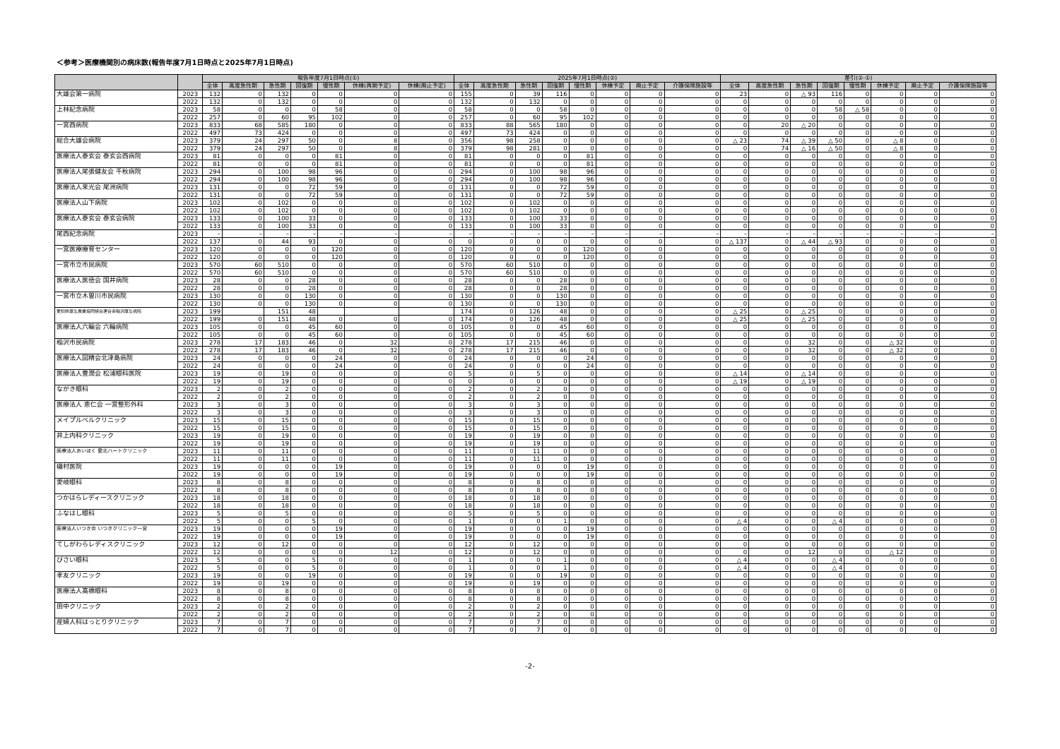＜参考＞医療機関別の病床数(報告年度7月1日時点と2025年7月1日時点)
| | | 報告年度7月1日時点(①) | | | | | | | 2025年7月1日時点(②) | | | | | | | | 差引(②-①) | | | | | | | |
| --- | --- | --- | --- | --- | --- | --- | --- | --- | --- | --- | --- | --- | --- | --- | --- | --- | --- | --- | --- | --- | --- | --- | --- | --- |
| | | 全体 | 高度急性期 | 急性期 | 回復期 | 慢性期 | 休棟(再開予定) | 休棟(廃止予定) | 全体 | 高度急性期 | 急性期 | 回復期 | 慢性期 | 休棟予定 | 廃止予定 | 介護保険施設等 | 全体 | 高度急性期 | 急性期 | 回復期 | 慢性期 | 休棟予定 | 廃止予定 | 介護保険施設等 |
| 大雄会第一病院 | 2023 | 132 | 0 | 132 | 0 | 0 | 0 | 0 | 155 | 0 | 39 | 116 | 0 | 0 | 0 | 0 | 23 | 0 | △ 93 | 116 | 0 | 0 | 0 | 0 |
| | 2022 | 132 | 0 | 132 | 0 | 0 | 0 | 0 | 132 | 0 | 132 | 0 | 0 | 0 | 0 | 0 | 0 | 0 | 0 | 0 | 0 | 0 | 0 | 0 |
| 上林記念病院 | 2023 | 58 | 0 | 0 | 0 | 58 | 0 | 0 | 58 | 0 | 0 | 58 | 0 | 0 | 0 | 0 | 0 | 0 | 0 | 58 | △ 58 | 0 | 0 | 0 |
| | 2022 | 257 | 0 | 60 | 95 | 102 | 0 | 0 | 257 | 0 | 60 | 95 | 102 | 0 | 0 | 0 | 0 | 0 | 0 | 0 | 0 | 0 | 0 | 0 |
| 一宮西病院 | 2023 | 833 | 68 | 585 | 180 | 0 | 0 | 0 | 833 | 88 | 565 | 180 | 0 | 0 | 0 | 0 | 0 | 20 | △ 20 | 0 | 0 | 0 | 0 | 0 |
| | 2022 | 497 | 73 | 424 | 0 | 0 | 0 | 0 | 497 | 73 | 424 | 0 | 0 | 0 | 0 | 0 | 0 | 0 | 0 | 0 | 0 | 0 | 0 | 0 |
| 総合大雄会病院 | 2023 | 379 | 24 | 297 | 50 | 0 | 8 | 0 | 356 | 98 | 258 | 0 | 0 | 0 | 0 | 0 | △ 23 | 74 | △ 39 | △ 50 | 0 | △ 8 | 0 | 0 |
| | 2022 | 379 | 24 | 297 | 50 | 0 | 8 | 0 | 379 | 98 | 281 | 0 | 0 | 0 | 0 | 0 | 0 | 74 | △ 16 | △ 50 | 0 | △ 8 | 0 | 0 |
| 医療法人泰玄会 泰玄会西病院 | 2023 | 81 | 0 | 0 | 0 | 81 | 0 | 0 | 81 | 0 | 0 | 0 | 81 | 0 | 0 | 0 | 0 | 0 | 0 | 0 | 0 | 0 | 0 | 0 |
| | 2022 | 81 | 0 | 0 | 0 | 81 | 0 | 0 | 81 | 0 | 0 | 0 | 81 | 0 | 0 | 0 | 0 | 0 | 0 | 0 | 0 | 0 | 0 | 0 |
| 医療法人尾張健友会 千秋病院 | 2023 | 294 | 0 | 100 | 98 | 96 | 0 | 0 | 294 | 0 | 100 | 98 | 96 | 0 | 0 | 0 | 0 | 0 | 0 | 0 | 0 | 0 | 0 | 0 |
| | 2022 | 294 | 0 | 100 | 98 | 96 | 0 | 0 | 294 | 0 | 100 | 98 | 96 | 0 | 0 | 0 | 0 | 0 | 0 | 0 | 0 | 0 | 0 | 0 |
| 医療法人来光会 尾洲病院 | 2023 | 131 | 0 | 0 | 72 | 59 | 0 | 0 | 131 | 0 | 0 | 72 | 59 | 0 | 0 | 0 | 0 | 0 | 0 | 0 | 0 | 0 | 0 | 0 |
| | 2022 | 131 | 0 | 0 | 72 | 59 | 0 | 0 | 131 | 0 | 0 | 72 | 59 | 0 | 0 | 0 | 0 | 0 | 0 | 0 | 0 | 0 | 0 | 0 |
| 医療法人山下病院 | 2023 | 102 | 0 | 102 | 0 | 0 | 0 | 0 | 102 | 0 | 102 | 0 | 0 | 0 | 0 | 0 | 0 | 0 | 0 | 0 | 0 | 0 | 0 | 0 |
| | 2022 | 102 | 0 | 102 | 0 | 0 | 0 | 0 | 102 | 0 | 102 | 0 | 0 | 0 | 0 | 0 | 0 | 0 | 0 | 0 | 0 | 0 | 0 | 0 |
| 医療法人泰玄会 泰玄会病院 | 2023 | 133 | 0 | 100 | 33 | 0 | 0 | 0 | 133 | 0 | 100 | 33 | 0 | 0 | 0 | 0 | 0 | 0 | 0 | 0 | 0 | 0 | 0 | 0 |
| | 2022 | 133 | 0 | 100 | 33 | 0 | 0 | 0 | 133 | 0 | 100 | 33 | 0 | 0 | 0 | 0 | 0 | 0 | 0 | 0 | 0 | 0 | 0 | 0 |
| 尾西記念病院 | 2023 | – | – | – | – | – | – | – | – | – | – | – | – | – | – | – | – | – | – | – | – | – | – | – |
| | 2022 | 137 | 0 | 44 | 93 | 0 | 0 | 0 | 0 | 0 | 0 | 0 | 0 | 0 | 0 | 0 | △ 137 | 0 | △ 44 | △ 93 | 0 | 0 | 0 | 0 |
| 一宮医療療育センター | 2023 | 120 | 0 | 0 | 0 | 120 | 0 | 0 | 120 | 0 | 0 | 0 | 120 | 0 | 0 | 0 | 0 | 0 | 0 | 0 | 0 | 0 | 0 | 0 |
| | 2022 | 120 | 0 | 0 | 0 | 120 | 0 | 0 | 120 | 0 | 0 | 0 | 120 | 0 | 0 | 0 | 0 | 0 | 0 | 0 | 0 | 0 | 0 | 0 |
| 一宮市立市民病院 | 2023 | 570 | 60 | 510 | 0 | 0 | 0 | 0 | 570 | 60 | 510 | 0 | 0 | 0 | 0 | 0 | 0 | 0 | 0 | 0 | 0 | 0 | 0 | 0 |
| | 2022 | 570 | 60 | 510 | 0 | 0 | 0 | 0 | 570 | 60 | 510 | 0 | 0 | 0 | 0 | 0 | 0 | 0 | 0 | 0 | 0 | 0 | 0 | 0 |
| 医療法人医徳会 国井病院 | 2023 | 28 | 0 | 0 | 28 | 0 | 0 | 0 | 28 | 0 | 0 | 28 | 0 | 0 | 0 | 0 | 0 | 0 | 0 | 0 | 0 | 0 | 0 | 0 |
| | 2022 | 28 | 0 | 0 | 28 | 0 | 0 | 0 | 28 | 0 | 0 | 28 | 0 | 0 | 0 | 0 | 0 | 0 | 0 | 0 | 0 | 0 | 0 | 0 |
| 一宮市立木曽川市民病院 | 2023 | 130 | 0 | 0 | 130 | 0 | 0 | 0 | 130 | 0 | 0 | 130 | 0 | 0 | 0 | 0 | 0 | 0 | 0 | 0 | 0 | 0 | 0 | 0 |
| | 2022 | 130 | 0 | 0 | 130 | 0 | 0 | 0 | 130 | 0 | 0 | 130 | 0 | 0 | 0 | 0 | 0 | 0 | 0 | 0 | 0 | 0 | 0 | 0 |
| 愛知県厚生農業協同組合連合会稲沢厚生病院 | 2023 | 199 | | 151 | 48 | | | | 174 | 0 | 126 | 48 | 0 | 0 | 0 | 0 | △ 25 | 0 | △ 25 | 0 | 0 | 0 | 0 | 0 |
| | 2022 | 199 | 0 | 151 | 48 | 0 | 0 | 0 | 174 | 0 | 126 | 48 | 0 | 0 | 0 | 0 | △ 25 | 0 | △ 25 | 0 | 0 | 0 | 0 | 0 |
| 医療法人六輪会 六輪病院 | 2023 | 105 | 0 | 0 | 45 | 60 | 0 | 0 | 105 | 0 | 0 | 45 | 60 | 0 | 0 | 0 | 0 | 0 | 0 | 0 | 0 | 0 | 0 | 0 |
| | 2022 | 105 | 0 | 0 | 45 | 60 | 0 | 0 | 105 | 0 | 0 | 45 | 60 | 0 | 0 | 0 | 0 | 0 | 0 | 0 | 0 | 0 | 0 | 0 |
| 稲沢市民病院 | 2023 | 278 | 17 | 183 | 46 | 0 | 32 | 0 | 278 | 17 | 215 | 46 | 0 | 0 | 0 | 0 | 0 | 0 | 32 | 0 | 0 | △ 32 | 0 | 0 |
| | 2022 | 278 | 17 | 183 | 46 | 0 | 32 | 0 | 278 | 17 | 215 | 46 | 0 | 0 | 0 | 0 | 0 | 0 | 32 | 0 | 0 | △ 32 | 0 | 0 |
| 医療法人回精会北津島病院 | 2023 | 24 | 0 | 0 | 0 | 24 | 0 | 0 | 24 | 0 | 0 | 0 | 24 | 0 | 0 | 0 | 0 | 0 | 0 | 0 | 0 | 0 | 0 | 0 |
| | 2022 | 24 | 0 | 0 | 0 | 24 | 0 | 0 | 24 | 0 | 0 | 0 | 24 | 0 | 0 | 0 | 0 | 0 | 0 | 0 | 0 | 0 | 0 | 0 |
| 医療法人豊潤会 松浦眼科医院 | 2023 | 19 | 0 | 19 | 0 | 0 | 0 | 0 | 5 | 0 | 5 | 0 | 0 | 0 | 0 | 0 | △ 14 | 0 | △ 14 | 0 | 0 | 0 | 0 | 0 |
| | 2022 | 19 | 0 | 19 | 0 | 0 | 0 | 0 | 0 | 0 | 0 | 0 | 0 | 0 | 0 | 0 | △ 19 | 0 | △ 19 | 0 | 0 | 0 | 0 | 0 |
| ながき眼科 | 2023 | 2 | 0 | 2 | 0 | 0 | 0 | 0 | 2 | 0 | 2 | 0 | 0 | 0 | 0 | 0 | 0 | 0 | 0 | 0 | 0 | 0 | 0 | 0 |
| | 2022 | 2 | 0 | 2 | 0 | 0 | 0 | 0 | 2 | 0 | 2 | 0 | 0 | 0 | 0 | 0 | 0 | 0 | 0 | 0 | 0 | 0 | 0 | 0 |
| 医療法人 恵仁会 一宮整形外科 | 2023 | 3 | 0 | 3 | 0 | 0 | 0 | 0 | 3 | 0 | 3 | 0 | 0 | 0 | 0 | 0 | 0 | 0 | 0 | 0 | 0 | 0 | 0 | 0 |
| | 2022 | 3 | 0 | 3 | 0 | 0 | 0 | 0 | 3 | 0 | 3 | 0 | 0 | 0 | 0 | 0 | 0 | 0 | 0 | 0 | 0 | 0 | 0 | 0 |
| メイプルベルクリニック | 2023 | 15 | 0 | 15 | 0 | 0 | 0 | 0 | 15 | 0 | 15 | 0 | 0 | 0 | 0 | 0 | 0 | 0 | 0 | 0 | 0 | 0 | 0 | 0 |
| | 2022 | 15 | 0 | 15 | 0 | 0 | 0 | 0 | 15 | 0 | 15 | 0 | 0 | 0 | 0 | 0 | 0 | 0 | 0 | 0 | 0 | 0 | 0 | 0 |
| 井上内科クリニック | 2023 | 19 | 0 | 19 | 0 | 0 | 0 | 0 | 19 | 0 | 19 | 0 | 0 | 0 | 0 | 0 | 0 | 0 | 0 | 0 | 0 | 0 | 0 | 0 |
| | 2022 | 19 | 0 | 19 | 0 | 0 | 0 | 0 | 19 | 0 | 19 | 0 | 0 | 0 | 0 | 0 | 0 | 0 | 0 | 0 | 0 | 0 | 0 | 0 |
| 医療法人あいほく 愛北ハートクリニック | 2023 | 11 | 0 | 11 | 0 | 0 | 0 | 0 | 11 | 0 | 11 | 0 | 0 | 0 | 0 | 0 | 0 | 0 | 0 | 0 | 0 | 0 | 0 | 0 |
| | 2022 | 11 | 0 | 11 | 0 | 0 | 0 | 0 | 11 | 0 | 11 | 0 | 0 | 0 | 0 | 0 | 0 | 0 | 0 | 0 | 0 | 0 | 0 | 0 |
| 磯村医院 | 2023 | 19 | 0 | 0 | 0 | 19 | 0 | 0 | 19 | 0 | 0 | 0 | 19 | 0 | 0 | 0 | 0 | 0 | 0 | 0 | 0 | 0 | 0 | 0 |
| | 2022 | 19 | 0 | 0 | 0 | 19 | 0 | 0 | 19 | 0 | 0 | 0 | 19 | 0 | 0 | 0 | 0 | 0 | 0 | 0 | 0 | 0 | 0 | 0 |
| 愛岐眼科 | 2023 | 8 | 0 | 8 | 0 | 0 | 0 | 0 | 8 | 0 | 8 | 0 | 0 | 0 | 0 | 0 | 0 | 0 | 0 | 0 | 0 | 0 | 0 | 0 |
| | 2022 | 8 | 0 | 8 | 0 | 0 | 0 | 0 | 8 | 0 | 8 | 0 | 0 | 0 | 0 | 0 | 0 | 0 | 0 | 0 | 0 | 0 | 0 | 0 |
| つかはらレディースクリニック | 2023 | 18 | 0 | 18 | 0 | 0 | 0 | 0 | 18 | 0 | 18 | 0 | 0 | 0 | 0 | 0 | 0 | 0 | 0 | 0 | 0 | 0 | 0 | 0 |
| | 2022 | 18 | 0 | 18 | 0 | 0 | 0 | 0 | 18 | 0 | 18 | 0 | 0 | 0 | 0 | 0 | 0 | 0 | 0 | 0 | 0 | 0 | 0 | 0 |
| ふなはし眼科 | 2023 | 5 | 0 | 5 | 0 | 0 | 0 | 0 | 5 | 0 | 5 | 0 | 0 | 0 | 0 | 0 | 0 | 0 | 0 | 0 | 0 | 0 | 0 | 0 |
| | 2022 | 5 | 0 | 0 | 5 | 0 | 0 | 0 | 1 | 0 | 0 | 1 | 0 | 0 | 0 | 0 | △ 4 | 0 | 0 | △ 4 | 0 | 0 | 0 | 0 |
| 医療法人いつき会 いつきクリニック一宮 | 2023 | 19 | 0 | 0 | 0 | 19 | 0 | 0 | 19 | 0 | 0 | 0 | 19 | 0 | 0 | 0 | 0 | 0 | 0 | 0 | 0 | 0 | 0 | 0 |
| | 2022 | 19 | 0 | 0 | 0 | 19 | 0 | 0 | 19 | 0 | 0 | 0 | 19 | 0 | 0 | 0 | 0 | 0 | 0 | 0 | 0 | 0 | 0 | 0 |
| てしがわらレディスクリニック | 2023 | 12 | 0 | 12 | 0 | 0 | 0 | 0 | 12 | 0 | 12 | 0 | 0 | 0 | 0 | 0 | 0 | 0 | 0 | 0 | 0 | 0 | 0 | 0 |
| | 2022 | 12 | 0 | 0 | 0 | 0 | 12 | 0 | 12 | 0 | 12 | 0 | 0 | 0 | 0 | 0 | 0 | 0 | 12 | 0 | 0 | △ 12 | 0 | 0 |
| びさい眼科 | 2023 | 5 | 0 | 0 | 5 | 0 | 0 | 0 | 1 | 0 | 0 | 1 | 0 | 0 | 0 | 0 | △ 4 | 0 | 0 | △ 4 | 0 | 0 | 0 | 0 |
| | 2022 | 5 | 0 | 0 | 5 | 0 | 0 | 0 | 1 | 0 | 0 | 1 | 0 | 0 | 0 | 0 | △ 4 | 0 | 0 | △ 4 | 0 | 0 | 0 | 0 |
| 孝友クリニック | 2023 | 19 | 0 | 0 | 19 | 0 | 0 | 0 | 19 | 0 | 0 | 19 | 0 | 0 | 0 | 0 | 0 | 0 | 0 | 0 | 0 | 0 | 0 | 0 |
| | 2022 | 19 | 0 | 19 | 0 | 0 | 0 | 0 | 19 | 0 | 19 | 0 | 0 | 0 | 0 | 0 | 0 | 0 | 0 | 0 | 0 | 0 | 0 | 0 |
| 医療法人高橋眼科 | 2023 | 8 | 0 | 8 | 0 | 0 | 0 | 0 | 8 | 0 | 8 | 0 | 0 | 0 | 0 | 0 | 0 | 0 | 0 | 0 | 0 | 0 | 0 | 0 |
| | 2022 | 8 | 0 | 8 | 0 | 0 | 0 | 0 | 8 | 0 | 8 | 0 | 0 | 0 | 0 | 0 | 0 | 0 | 0 | 0 | 0 | 0 | 0 | 0 |
| 田中クリニック | 2023 | 2 | 0 | 2 | 0 | 0 | 0 | 0 | 2 | 0 | 2 | 0 | 0 | 0 | 0 | 0 | 0 | 0 | 0 | 0 | 0 | 0 | 0 | 0 |
| | 2022 | 2 | 0 | 2 | 0 | 0 | 0 | 0 | 2 | 0 | 2 | 0 | 0 | 0 | 0 | 0 | 0 | 0 | 0 | 0 | 0 | 0 | 0 | 0 |
| 産婦人科はっとりクリニック | 2023 | 7 | 0 | 7 | 0 | 0 | 0 | 0 | 7 | 0 | 7 | 0 | 0 | 0 | 0 | 0 | 0 | 0 | 0 | 0 | 0 | 0 | 0 | 0 |
| | 2022 | 7 | 0 | 7 | 0 | 0 | 0 | 0 | 7 | 0 | 7 | 0 | 0 | 0 | 0 | 0 | 0 | 0 | 0 | 0 | 0 | 0 | 0 | 0 |
-2-